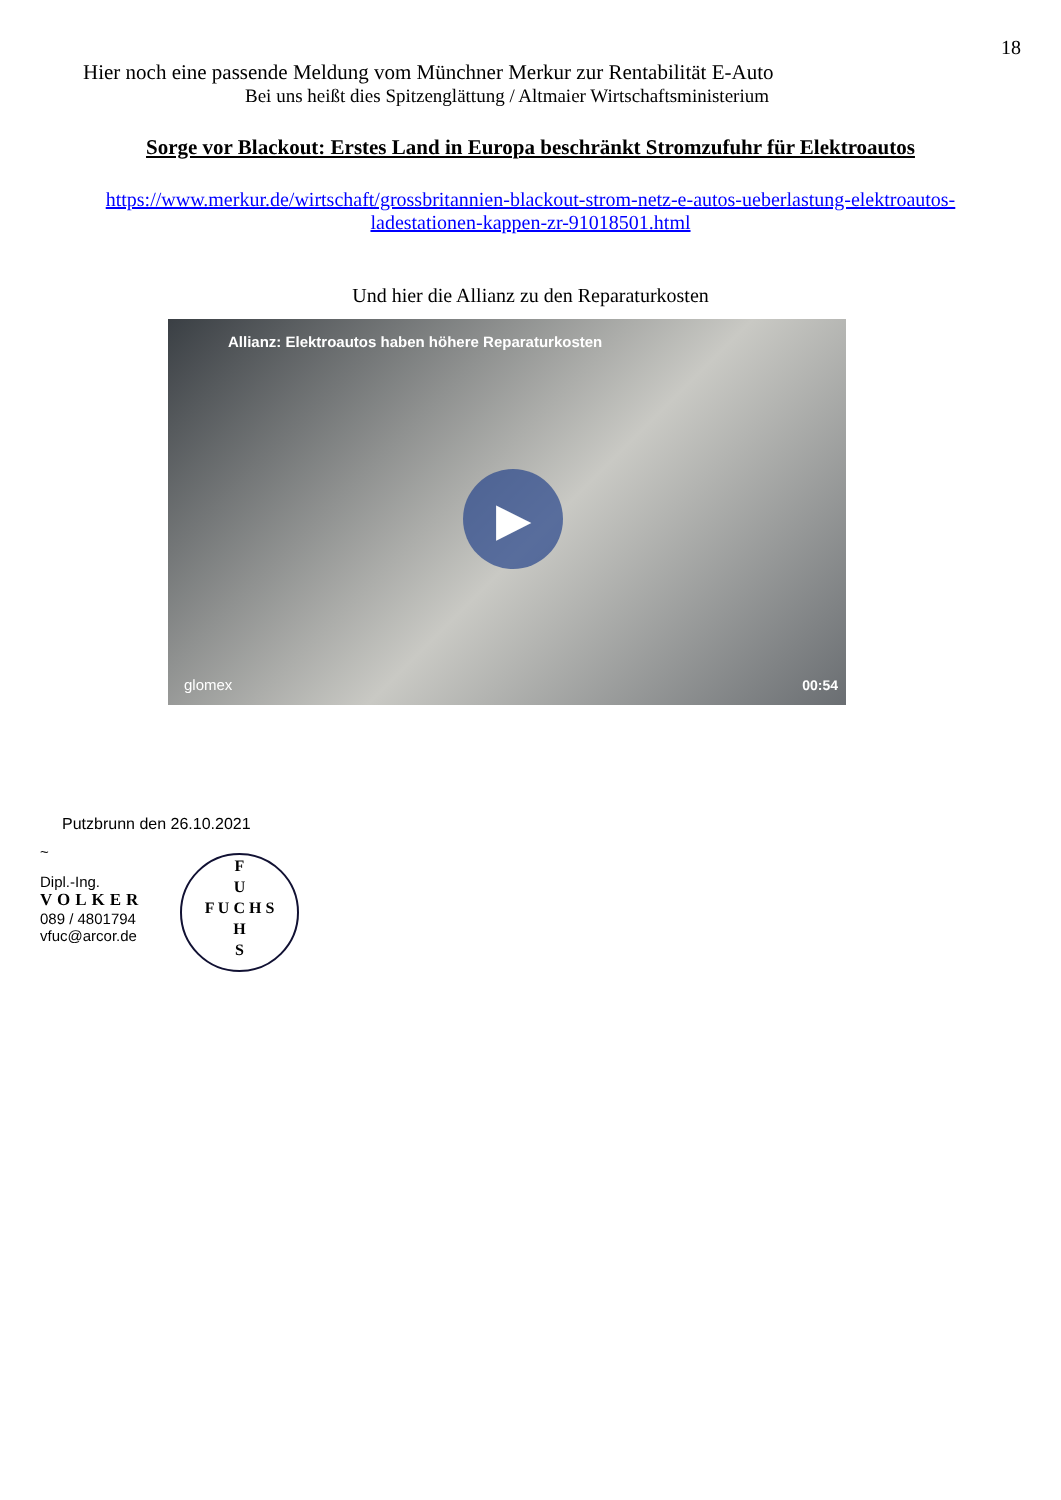18
Hier noch eine passende Meldung vom Münchner Merkur zur Rentabilität E-Auto
Bei uns heißt dies Spitzenglättung / Altmaier Wirtschaftsministerium
Sorge vor Blackout: Erstes Land in Europa beschränkt Stromzufuhr für Elektroautos
https://www.merkur.de/wirtschaft/grossbritannien-blackout-strom-netz-e-autos-ueberlastung-elektroautos-ladestationen-kappen-zr-91018501.html
Und hier die Allianz zu den Reparaturkosten
Allianz: Elektroautos haben höhere Reparaturkosten
▶
glomex 00:54
Putzbrunn den 26.10.2021
~
Dipl.-Ing.
VOLKER
089 / 4801794
vfuc@arcor.de
F
U
F U C H S
H
S